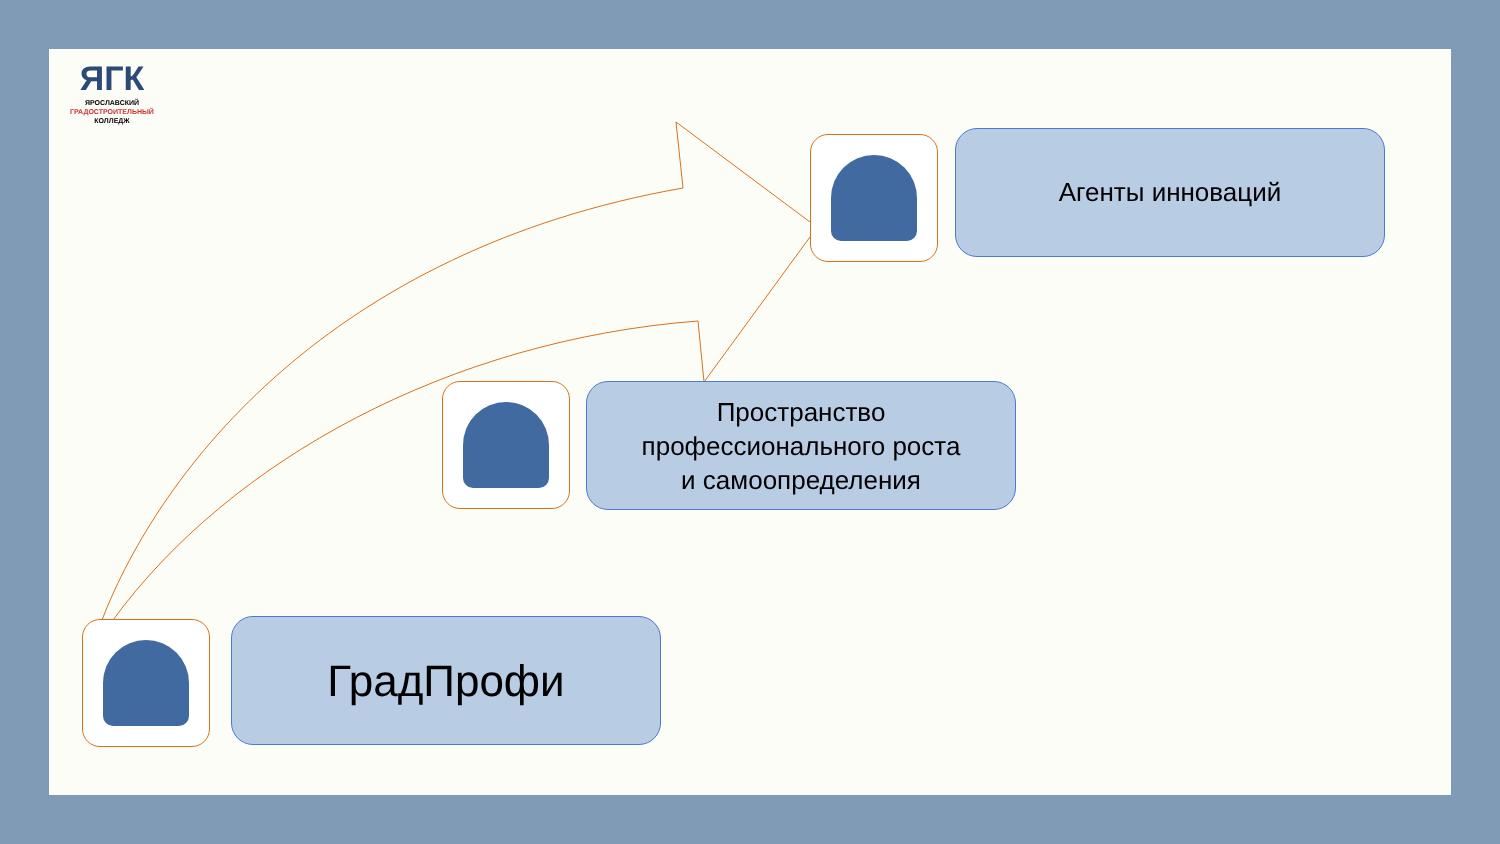ЯГК
ЯРОСЛАВСКИЙ
ГРАДОСТРОИТЕЛЬНЫЙ
КОЛЛЕДЖ
Агенты инноваций
Пространство
профессионального роста
и самоопределения
ГрадПрофи